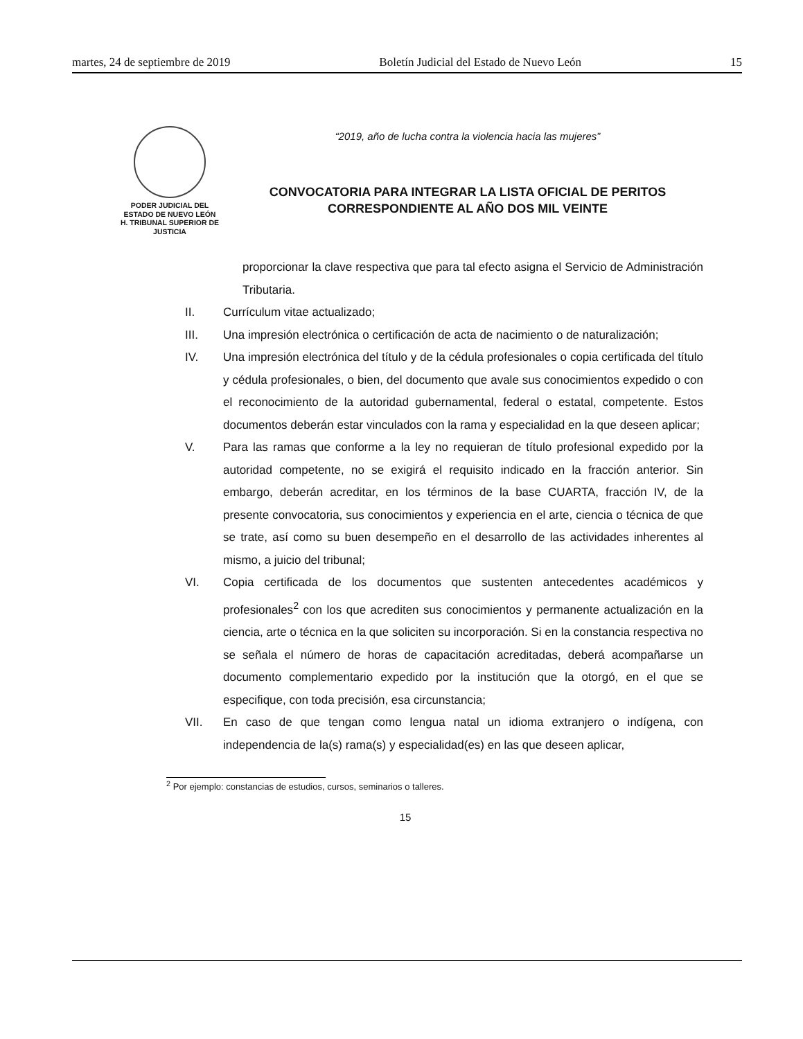martes, 24 de septiembre de 2019 Boletín Judicial del Estado de Nuevo León 15
PODER JUDICIAL DEL
ESTADO DE NUEVO LEÓN
H. TRIBUNAL SUPERIOR DE
JUSTICIA
“2019, año de lucha contra la violencia hacia las mujeres”
CONVOCATORIA PARA INTEGRAR LA LISTA OFICIAL DE PERITOS
CORRESPONDIENTE AL AÑO DOS MIL VEINTE
proporcionar la clave respectiva que para tal efecto asigna el Servicio de Administración Tributaria.
II. Currículum vitae actualizado;
III. Una impresión electrónica o certificación de acta de nacimiento o de naturalización;
IV. Una impresión electrónica del título y de la cédula profesionales o copia certificada del título y cédula profesionales, o bien, del documento que avale sus conocimientos expedido o con el reconocimiento de la autoridad gubernamental, federal o estatal, competente. Estos documentos deberán estar vinculados con la rama y especialidad en la que deseen aplicar;
V. Para las ramas que conforme a la ley no requieran de título profesional expedido por la autoridad competente, no se exigirá el requisito indicado en la fracción anterior. Sin embargo, deberán acreditar, en los términos de la base CUARTA, fracción IV, de la presente convocatoria, sus conocimientos y experiencia en el arte, ciencia o técnica de que se trate, así como su buen desempeño en el desarrollo de las actividades inherentes al mismo, a juicio del tribunal;
VI. Copia certificada de los documentos que sustenten antecedentes académicos y profesionales<sup>2</sup> con los que acrediten sus conocimientos y permanente actualización en la ciencia, arte o técnica en la que soliciten su incorporación. Si en la constancia respectiva no se señala el número de horas de capacitación acreditadas, deberá acompañarse un documento complementario expedido por la institución que la otorgó, en el que se especifique, con toda precisión, esa circunstancia;
VII. En caso de que tengan como lengua natal un idioma extranjero o indígena, con independencia de la(s) rama(s) y especialidad(es) en las que deseen aplicar,
<sup>2</sup> Por ejemplo: constancias de estudios, cursos, seminarios o talleres.
15